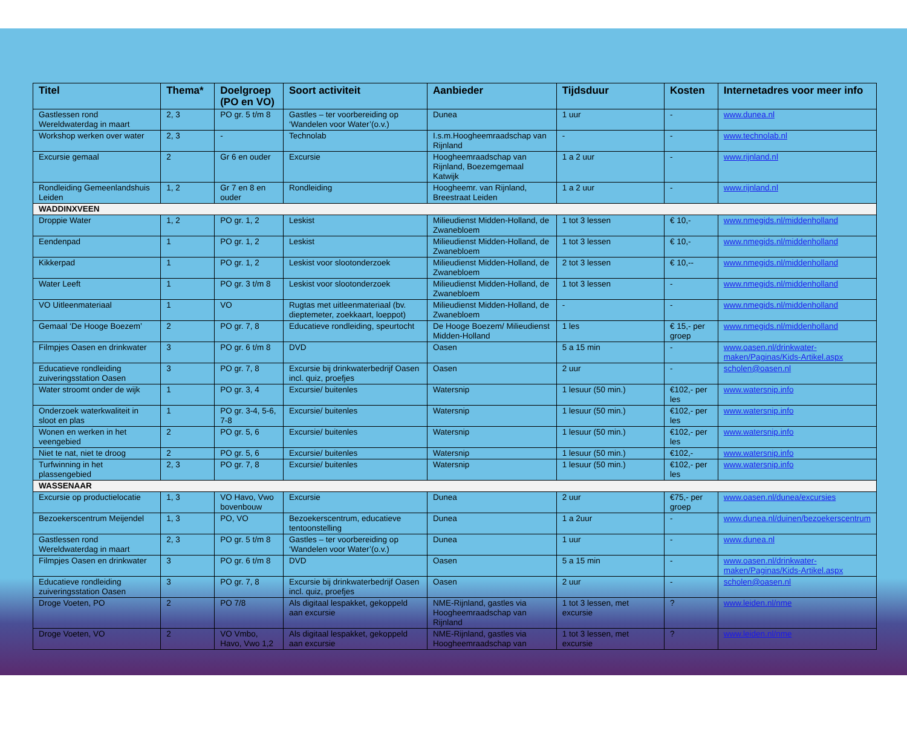| Titel | Thema* | Doelgroep (PO en VO) | Soort activiteit | Aanbieder | Tijdsduur | Kosten | Internetadres voor meer info |
| --- | --- | --- | --- | --- | --- | --- | --- |
| Gastlessen rond Wereldwaterdag in maart | 2, 3 | PO gr. 5 t/m 8 | Gastles – ter voorbereiding op ‘Wandelen voor Water’(o.v.) | Dunea | 1 uur | - | www.dunea.nl |
| Workshop werken over water | 2, 3 | - | Technolab | I.s.m.Hoogheemraadschap van Rijnland | - | - | www.technolab.nl |
| Excursie gemaal | 2 | Gr 6 en ouder | Excursie | Hoogheemraadschap van Rijnland, Boezemgemaal Katwijk | 1 a 2 uur | - | www.rijnland.nl |
| Rondleiding Gemeenlandshuis Leiden | 1, 2 | Gr 7 en 8 en ouder | Rondleiding | Hoogheemr. van Rijnland, Breestraat Leiden | 1 a 2 uur | - | www.rijnland.nl |
| WADDINXVEEN | | | | | | | |
| Droppie Water | 1, 2 | PO gr. 1, 2 | Leskist | Milieudienst Midden-Holland, de Zwanebloem | 1 tot 3 lessen | € 10,- | www.nmegids.nl/middenholland |
| Eendenpad | 1 | PO gr. 1, 2 | Leskist | Milieudienst Midden-Holland, de Zwanebloem | 1 tot 3 lessen | € 10,- | www.nmegids.nl/middenholland |
| Kikkerpad | 1 | PO gr. 1, 2 | Leskist voor slootonderzoek | Milieudienst Midden-Holland, de Zwanebloem | 2 tot 3 lessen | € 10,-- | www.nmegids.nl/middenholland |
| Water Leeft | 1 | PO gr. 3 t/m 8 | Leskist voor slootonderzoek | Milieudienst Midden-Holland, de Zwanebloem | 1 tot 3 lessen | - | www.nmegids.nl/middenholland |
| VO Uitleenmateriaal | 1 | VO | Rugtas met uitleenmateriaal (bv. dieptemeter, zoekkaart, loeppot) | Milieudienst Midden-Holland, de Zwanebloem | - | - | www.nmegids.nl/middenholland |
| Gemaal ‘De Hooge Boezem’ | 2 | PO gr. 7, 8 | Educatieve rondleiding, speurtocht | De Hooge Boezem/ Milieudienst Midden-Holland | 1 les | € 15,- per groep | www.nmegids.nl/middenholland |
| Filmpjes Oasen en drinkwater | 3 | PO gr. 6 t/m 8 | DVD | Oasen | 5 a 15 min | - | www.oasen.nl/drinkwater-maken/Paginas/Kids-Artikel.aspx |
| Educatieve rondleiding zuiveringsstation Oasen | 3 | PO gr. 7, 8 | Excursie bij drinkwaterbedrijf Oasen incl. quiz, proefjes | Oasen | 2 uur | - | scholen@oasen.nl |
| Water stroomt onder de wijk | 1 | PO gr. 3, 4 | Excursie/ buitenles | Watersnip | 1 lesuur (50 min.) | €102,- per les | www.watersnip.info |
| Onderzoek waterkwaliteit in sloot en plas | 1 | PO gr. 3-4, 5-6, 7-8 | Excursie/ buitenles | Watersnip | 1 lesuur (50 min.) | €102,- per les | www.watersnip.info |
| Wonen en werken in het veengebied | 2 | PO gr. 5, 6 | Excursie/ buitenles | Watersnip | 1 lesuur (50 min.) | €102,- per les | www.watersnip.info |
| Niet te nat, niet te droog | 2 | PO gr. 5, 6 | Excursie/ buitenles | Watersnip | 1 lesuur (50 min.) | €102,- | www.watersnip.info |
| Turfwinning in het plassengebied | 2, 3 | PO gr. 7, 8 | Excursie/ buitenles | Watersnip | 1 lesuur (50 min.) | €102,- per les | www.watersnip.info |
| WASSENAAR | | | | | | | |
| Excursie op productielocatie | 1, 3 | VO Havo, Vwo bovenbouw | Excursie | Dunea | 2 uur | €75,- per groep | www.oasen.nl/dunea/excursies |
| Bezoekerscentrum Meijendel | 1, 3 | PO, VO | Bezoekerscentrum, educatieve tentoonstelling | Dunea | 1 a 2uur | - | www.dunea.nl/duinen/bezoekerscentrum |
| Gastlessen rond Wereldwaterdag in maart | 2, 3 | PO gr. 5 t/m 8 | Gastles – ter voorbereiding op ‘Wandelen voor Water’(o.v.) | Dunea | 1 uur | - | www.dunea.nl |
| Filmpjes Oasen en drinkwater | 3 | PO gr. 6 t/m 8 | DVD | Oasen | 5 a 15 min | - | www.oasen.nl/drinkwater-maken/Paginas/Kids-Artikel.aspx |
| Educatieve rondleiding zuiveringsstation Oasen | 3 | PO gr. 7, 8 | Excursie bij drinkwaterbedrijf Oasen incl. quiz, proefjes | Oasen | 2 uur | - | scholen@oasen.nl |
| Droge Voeten, PO | 2 | PO 7/8 | Als digitaal lespakket, gekoppeld aan excursie | NME-Rijnland, gastles via Hoogheemraadschap van Rijnland | 1 tot 3 lessen, met excursie | ? | www.leiden.nl/nme |
| Droge Voeten, VO | 2 | VO Vmbo, Havo, Vwo 1,2 | Als digitaal lespakket, gekoppeld aan excursie | NME-Rijnland, gastles via Hoogheemraadschap van | 1 tot 3 lessen, met excursie | ? | www.leiden.nl/nme |